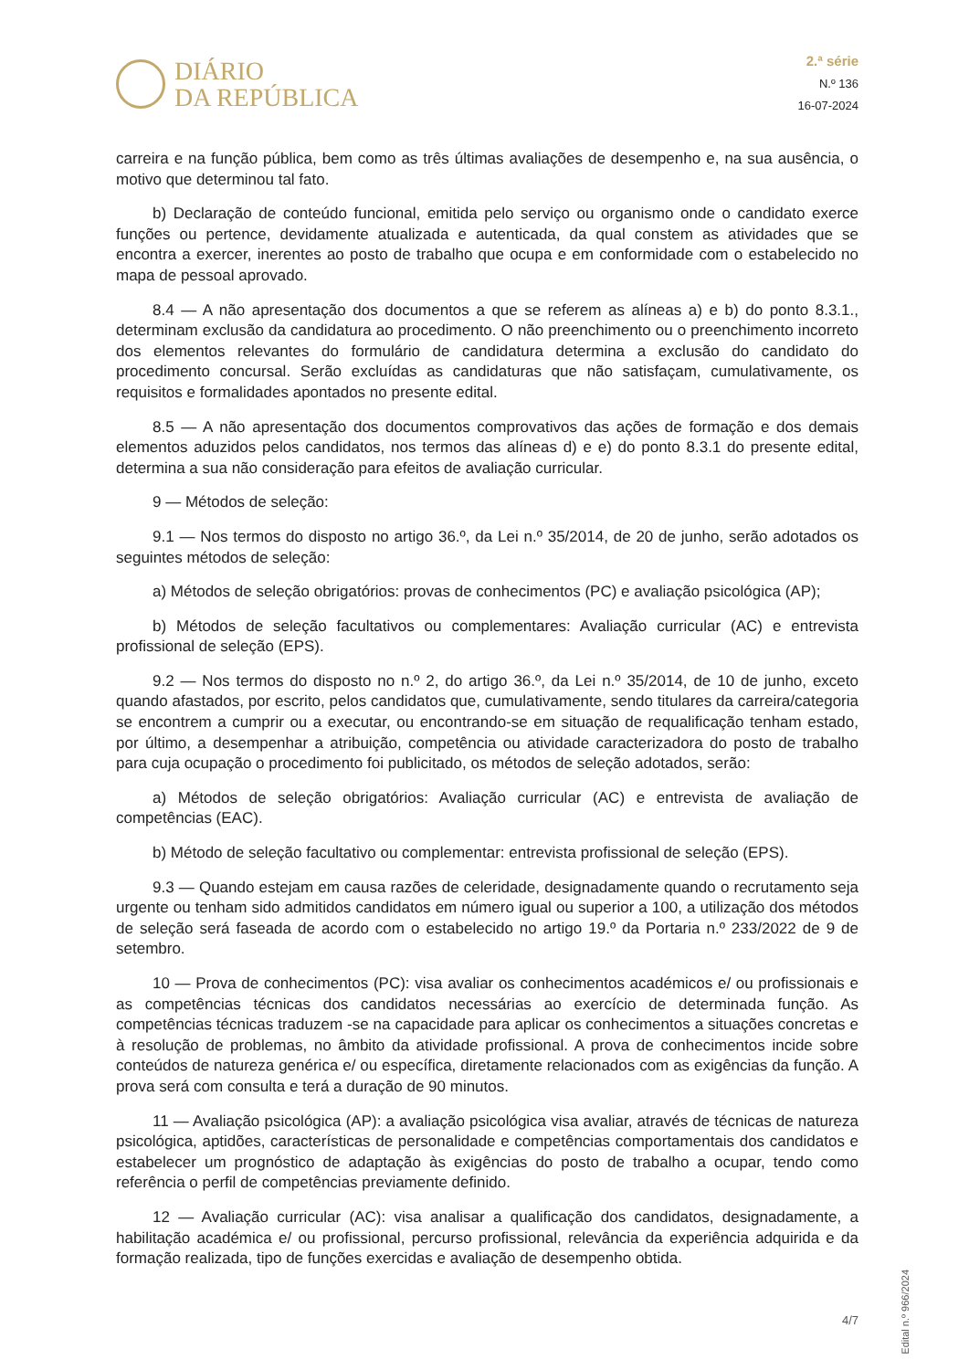DIÁRIO
DA REPÚBLICA
2.ª série
N.º 136
16-07-2024
carreira e na função pública, bem como as três últimas avaliações de desempenho e, na sua ausência, o motivo que determinou tal fato.
b) Declaração de conteúdo funcional, emitida pelo serviço ou organismo onde o candidato exerce funções ou pertence, devidamente atualizada e autenticada, da qual constem as atividades que se encontra a exercer, inerentes ao posto de trabalho que ocupa e em conformidade com o estabelecido no mapa de pessoal aprovado.
8.4 — A não apresentação dos documentos a que se referem as alíneas a) e b) do ponto 8.3.1., determinam exclusão da candidatura ao procedimento. O não preenchimento ou o preenchimento incorreto dos elementos relevantes do formulário de candidatura determina a exclusão do candidato do procedimento concursal. Serão excluídas as candidaturas que não satisfaçam, cumulativamente, os requisitos e formalidades apontados no presente edital.
8.5 — A não apresentação dos documentos comprovativos das ações de formação e dos demais elementos aduzidos pelos candidatos, nos termos das alíneas d) e e) do ponto 8.3.1 do presente edital, determina a sua não consideração para efeitos de avaliação curricular.
9 — Métodos de seleção:
9.1 — Nos termos do disposto no artigo 36.º, da Lei n.º 35/2014, de 20 de junho, serão adotados os seguintes métodos de seleção:
a) Métodos de seleção obrigatórios: provas de conhecimentos (PC) e avaliação psicológica (AP);
b) Métodos de seleção facultativos ou complementares: Avaliação curricular (AC) e entrevista profissional de seleção (EPS).
9.2 — Nos termos do disposto no n.º 2, do artigo 36.º, da Lei n.º 35/2014, de 10 de junho, exceto quando afastados, por escrito, pelos candidatos que, cumulativamente, sendo titulares da carreira/categoria se encontrem a cumprir ou a executar, ou encontrando-se em situação de requalificação tenham estado, por último, a desempenhar a atribuição, competência ou atividade caracterizadora do posto de trabalho para cuja ocupação o procedimento foi publicitado, os métodos de seleção adotados, serão:
a) Métodos de seleção obrigatórios: Avaliação curricular (AC) e entrevista de avaliação de competências (EAC).
b) Método de seleção facultativo ou complementar: entrevista profissional de seleção (EPS).
9.3 — Quando estejam em causa razões de celeridade, designadamente quando o recrutamento seja urgente ou tenham sido admitidos candidatos em número igual ou superior a 100, a utilização dos métodos de seleção será faseada de acordo com o estabelecido no artigo 19.º da Portaria n.º 233/2022 de 9 de setembro.
10 — Prova de conhecimentos (PC): visa avaliar os conhecimentos académicos e/ ou profissionais e as competências técnicas dos candidatos necessárias ao exercício de determinada função. As competências técnicas traduzem -se na capacidade para aplicar os conhecimentos a situações concretas e à resolução de problemas, no âmbito da atividade profissional. A prova de conhecimentos incide sobre conteúdos de natureza genérica e/ ou específica, diretamente relacionados com as exigências da função. A prova será com consulta e terá a duração de 90 minutos.
11 — Avaliação psicológica (AP): a avaliação psicológica visa avaliar, através de técnicas de natureza psicológica, aptidões, características de personalidade e competências comportamentais dos candidatos e estabelecer um prognóstico de adaptação às exigências do posto de trabalho a ocupar, tendo como referência o perfil de competências previamente definido.
12 — Avaliação curricular (AC): visa analisar a qualificação dos candidatos, designadamente, a habilitação académica e/ ou profissional, percurso profissional, relevância da experiência adquirida e da formação realizada, tipo de funções exercidas e avaliação de desempenho obtida.
Edital n.º 966/2024
4/7